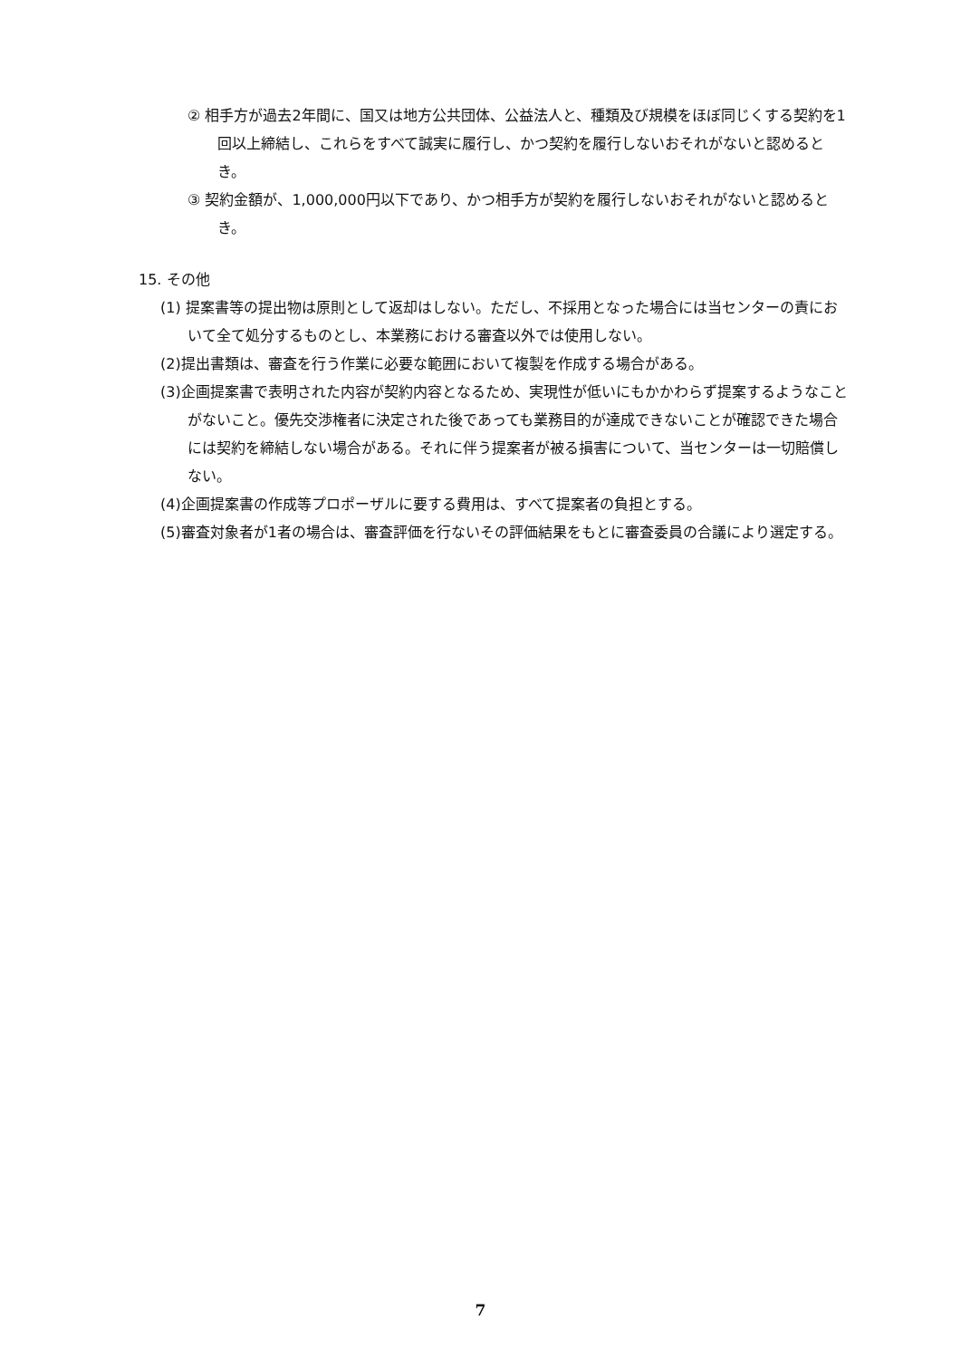② 相手方が過去2年間に、国又は地方公共団体、公益法人と、種類及び規模をほぼ同じくする契約を1回以上締結し、これらをすべて誠実に履行し、かつ契約を履行しないおそれがないと認めるとき。
③ 契約金額が、1,000,000円以下であり、かつ相手方が契約を履行しないおそれがないと認めるとき。
15. その他
(1) 提案書等の提出物は原則として返却はしない。ただし、不採用となった場合には当センターの責において全て処分するものとし、本業務における審査以外では使用しない。
(2)提出書類は、審査を行う作業に必要な範囲において複製を作成する場合がある。
(3)企画提案書で表明された内容が契約内容となるため、実現性が低いにもかかわらず提案するようなことがないこと。優先交渉権者に決定された後であっても業務目的が達成できないことが確認できた場合には契約を締結しない場合がある。それに伴う提案者が被る損害について、当センターは一切賠償しない。
(4)企画提案書の作成等プロポーザルに要する費用は、すべて提案者の負担とする。
(5)審査対象者が1者の場合は、審査評価を行ないその評価結果をもとに審査委員の合議により選定する。
7